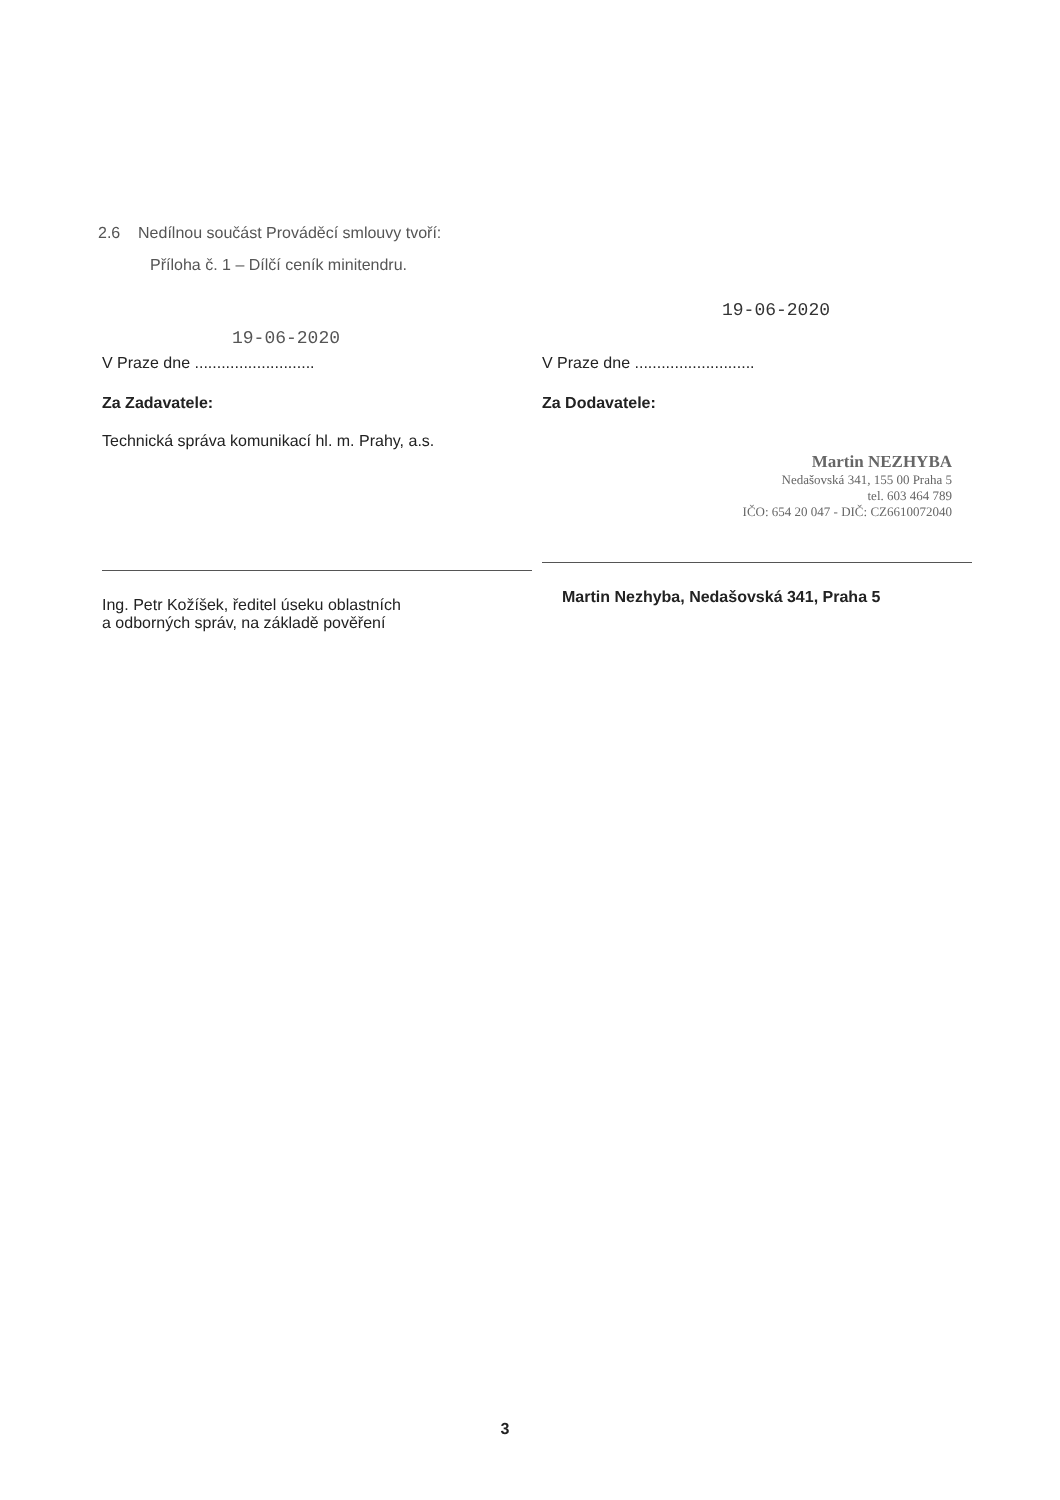2.6 Nedílnou součást Prováděcí smlouvy tvoří:
Příloha č. 1 – Dílčí ceník minitendru.
19-06-2020
V Praze dne ...........................
Za Zadavatele:
Technická správa komunikací hl. m. Prahy, a.s.
Ing. Petr Kožíšek, ředitel úseku oblastních
a odborných správ, na základě pověření
19-06-2020
V Praze dne ...........................
Za Dodavatele:
Martin NEZHYBA
Nedašovská 341, 155 00 Praha 5
tel. 603 464 789
IČO: 654 20 047 - DIČ: CZ6610072040
Martin Nezhyba, Nedašovská 341, Praha 5
3